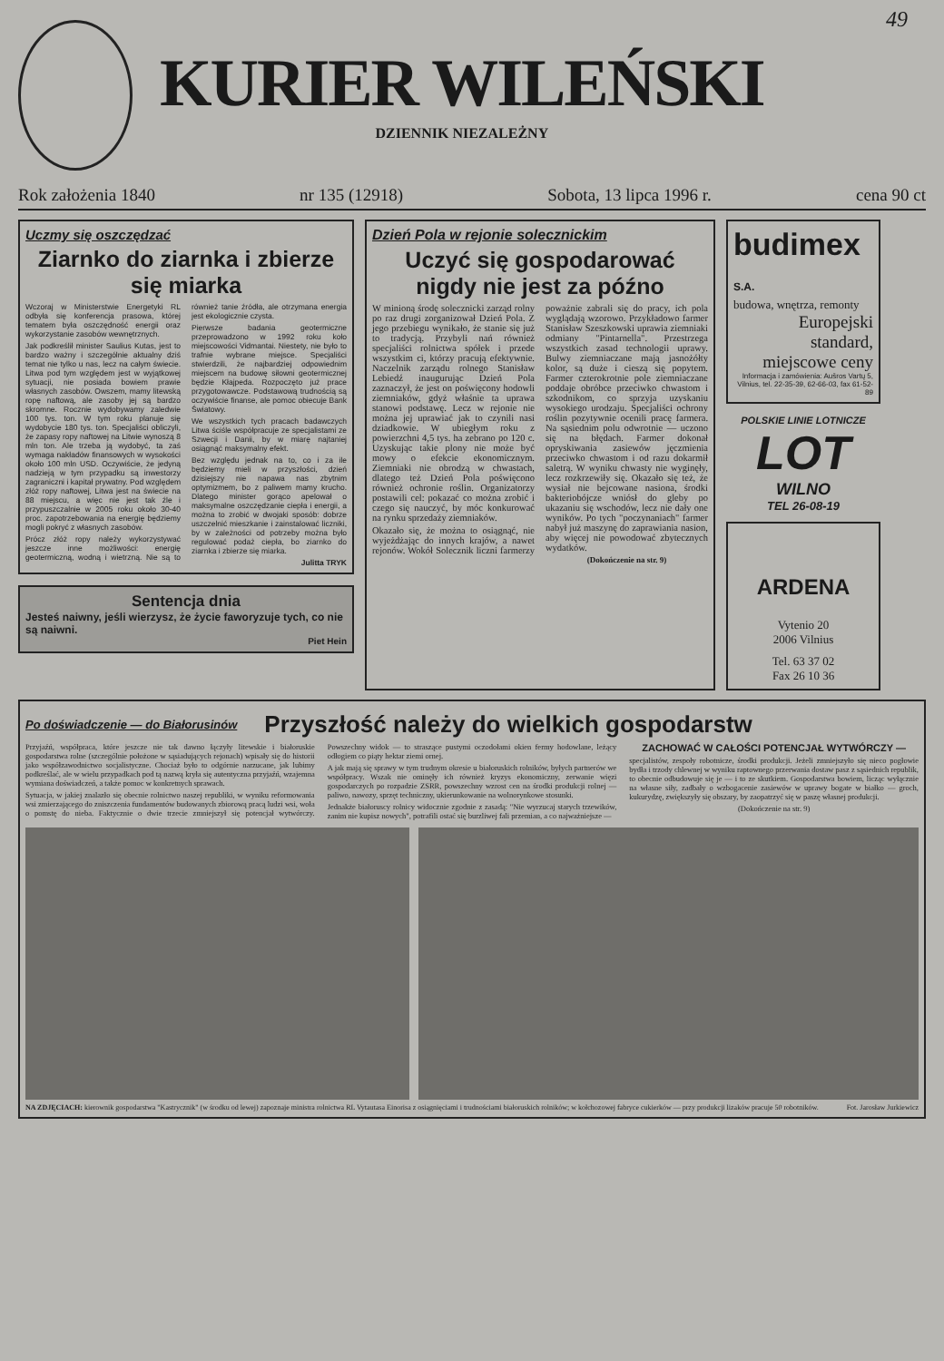49
KURIER WILEŃSKI
DZIENNIK NIEZALEŻNY
Rok założenia 1840 nr 135 (12918) Sobota, 13 lipca 1996 r. cena 90 ct
Uczmy się oszczędzać
Ziarnko do ziarnka i zbierze się miarka
Wczoraj w Ministerstwie Energetyki RL odbyła się konferencja prasowa, której tematem była oszczędność energii oraz wykorzystanie zasobów wewnętrznych.
Jak podkreślił minister Saulius Kutas, jest to bardzo ważny i szczególnie aktualny dziś temat nie tylko u nas, lecz na całym świecie. Litwa pod tym względem jest w wyjątkowej sytuacji, nie posiada bowiem prawie własnych zasobów. Owszem, mamy litewską ropę naftową, ale zasoby jej są bardzo skromne. Rocznie wydobywamy zaledwie 100 tys. ton. W tym roku planuje się wydobycie 180 tys. ton. Specjaliści obliczyli, że zapasy ropy naftowej na Litwie wynoszą 8 mln ton. Ale trzeba ją wydobyć, ta zaś wymaga nakładów finansowych w wysokości około 100 mln USD. Oczywiście, że jedyną nadzieją w tym przypadku są inwestorzy zagraniczni i kapitał prywatny. Pod względem złóż ropy naftowej, Litwa jest na świecie na 88 miejscu, a więc nie jest tak źle i przypuszczalnie w 2005 roku około 30-40 proc. zapotrzebowania na energię będziemy mogli pokryć z własnych zasobów.
Prócz złóż ropy należy wykorzystywać jeszcze inne możliwości: energię geotermiczną, wodną i wietrzną. Nie są to również tanie źródła, ale otrzymana energia jest ekologicznie czysta.
Pierwsze badania geotermiczne przeprowadzono w 1992 roku koło miejscowości Vidmantai. Niestety, nie było to trafnie wybrane miejsce. Specjaliści stwierdzili, że najbardziej odpowiednim miejscem na budowę siłowni geotermicznej będzie Kłajpeda. Rozpoczęto już prace przygotowawcze. Podstawową trudnością są oczywiście finanse, ale pomoc obiecuje Bank Światowy.
We wszystkich tych pracach badawczych Litwa ściśle współpracuje ze specjalistami ze Szwecji i Danii, by w miarę najtaniej osiągnąć maksymalny efekt.
Bez względu jednak na to, co i za ile będziemy mieli w przyszłości, dzień dzisiejszy nie napawa nas zbytnim optymizmem, bo z paliwem mamy krucho. Dlatego minister gorąco apelował o maksymalne oszczędzanie ciepła i energii, a można to zrobić w dwojaki sposób: dobrze uszczelnić mieszkanie i zainstalować liczniki, by w zależności od potrzeby można było regulować podaż ciepła, bo ziarnko do ziarnka i zbierze się miarka.
Julitta TRYK
Sentencja dnia
Jesteś naiwny, jeśli wierzysz, że życie faworyzuje tych, co nie są naiwni.
Piet Hein
Dzień Pola w rejonie solecznickim
Uczyć się gospodarować nigdy nie jest za późno
W minioną środę solecznicki zarząd rolny po raz drugi zorganizował Dzień Pola. Z jego przebiegu wynikało, że stanie się już to tradycją. Przybyli nań również specjaliści rolnictwa spółek i przede wszystkim ci, którzy pracują efektywnie. Naczelnik zarządu rolnego Stanisław Lebiedź inaugurując Dzień Pola zaznaczył, że jest on poświęcony hodowli ziemniaków, gdyż właśnie ta uprawa stanowi podstawę. Lecz w rejonie nie można jej uprawiać jak to czynili nasi dziadkowie. W ubiegłym roku z powierzchni 4,5 tys. ha zebrano po 120 c. Uzyskując takie plony nie może być mowy o efekcie ekonomicznym. Ziemniaki nie obrodzą w chwastach, dlatego też Dzień Pola poświęcono również ochronie roślin. Organizatorzy postawili cel: pokazać co można zrobić i czego się nauczyć, by móc konkurować na rynku sprzedaży ziemniaków.
Okazało się, że można to osiągnąć, nie wyjeżdżając do innych krajów, a nawet rejonów. Wokół Solecznik liczni farmerzy poważnie zabrali się do pracy, ich pola wyglądają wzorowo. Przykładowo farmer Stanisław Szeszkowski uprawia ziemniaki odmiany "Pintarnella". Przestrzega wszystkich zasad technologii uprawy. Bulwy ziemniaczane mają jasnożółty kolor, są duże i cieszą się popytem. Farmer czterokrotnie pole ziemniaczane poddaje obróbce przeciwko chwastom i szkodnikom, co sprzyja uzyskaniu wysokiego urodzaju. Specjaliści ochrony roślin pozytywnie ocenili pracę farmera. Na sąsiednim polu odwrotnie — uczono się na błędach. Farmer dokonał opryskiwania zasiewów jęczmienia przeciwko chwastom i od razu dokarmił saletrą. W wyniku chwasty nie wyginęły, lecz rozkrzewiły się. Okazało się też, że wysiał nie bejcowane nasiona, środki bakteriobójcze wniósł do gleby po ukazaniu się wschodów, lecz nie dały one wyników. Po tych "poczynaniach" farmer nabył już maszynę do zaprawiania nasion, aby więcej nie powodować zbytecznych wydatków.
(Dokończenie na str. 9)
budimex S.A.
budowa, wnętrza, remonty
Europejski standard, miejscowe ceny
Informacja i zamówienia: Aušros Vartų 5, Vilnius, tel. 22-35-39, 62-66-03, fax 61-52-89
POLSKIE LINIE LOTNICZE
LOT
WILNO
TEL 26-08-19
ARDENA
Vytenio 20
2006 Vilnius
Tel. 63 37 02
Fax 26 10 36
Po doświadczenie — do Białorusinów
Przyszłość należy do wielkich gospodarstw
Przyjaźń, współpraca, które jeszcze nie tak dawno łączyły litewskie i białoruskie gospodarstwa rolne (szczególnie położone w sąsiadujących rejonach) wpisały się do historii jako współzawodnictwo socjalistyczne. Chociaż było to odgórnie narzucane, jak lubimy podkreślać, ale w wielu przypadkach pod tą nazwą kryła się autentyczna przyjaźń, wzajemna wymiana doświadczeń, a także pomoc w konkretnych sprawach.
Sytuacja, w jakiej znalazło się obecnie rolnictwo naszej republiki, w wyniku reformowania wsi zmierzającego do zniszczenia fundamentów budowanych zbiorową pracą ludzi wsi, woła o pomstę do nieba. Faktycznie o dwie trzecie zmniejszył się potencjał wytwórczy. Powszechny widok — to straszące pustymi oczodołami okien fermy hodowlane, leżący odłogiem co piąty hektar ziemi ornej.
A jak mają się sprawy w tym trudnym okresie u białoruskich rolników, byłych partnerów we współpracy. Wszak nie ominęły ich również kryzys ekonomiczny, zerwanie więzi gospodarczych po rozpadzie ZSRR, powszechny wzrost cen na środki produkcji rolnej — paliwo, nawozy, sprzęt techniczny, ukierunkowanie na wolnorynkowe stosunki.
Jednakże białoruscy rolnicy widocznie zgodnie z zasadą: "Nie wyrzucaj starych trzewików, zanim nie kupisz nowych", potrafili ostać się burzliwej fali przemian, a co najważniejsze —
ZACHOWAĆ W CAŁOŚCI POTENCJAŁ WYTWÓRCZY —
specjalistów, zespoły robotnicze, środki produkcji. Jeżeli zmniejszyło się nieco pogłowie bydła i trzody chlewnej w wyniku raptownego przerwania dostaw pasz z sąsiednich republik, to obecnie odbudowuje się je — i to ze skutkiem. Gospodarstwa bowiem, licząc wyłącznie na własne siły, zadbały o wzbogacenie zasiewów w uprawy bogate w białko — groch, kukurydzę, zwiększyły się obszary, by zaopatrzyć się w paszę własnej produkcji.
(Dokończenie na str. 9)
NA ZDJĘCIACH: kierownik gospodarstwa "Kastrycznik" (w środku od lewej) zapoznaje ministra rolnictwa RL Vytautasa Einorisa z osiągnięciami i trudnościami białoruskich rolników; w kołchozowej fabryce cukierków — przy produkcji lizaków pracuje 50 robotników. Fot. Jarosław Jurkiewicz